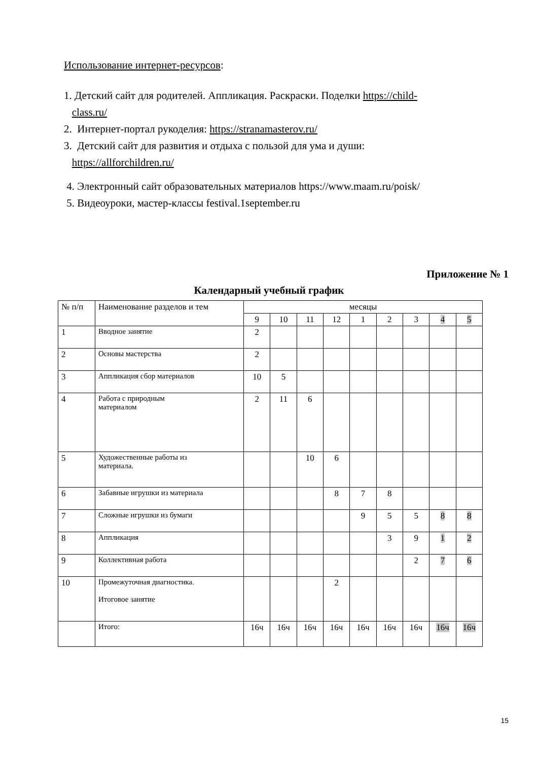Использование интернет-ресурсов:
1. Детский сайт для родителей. Аппликация. Раскраски. Поделки https://child-
class.ru/
2. Интернет-портал рукоделия: https://stranamasterov.ru/
3. Детский сайт для развития и отдыха с пользой для ума и души:
https://allforchildren.ru/
4. Электронный сайт образовательных материалов https://www.maam.ru/poisk/
5. Видеоуроки, мастер-классы festival.1september.ru
Приложение № 1
Календарный учебный график
| № п/п | Наименование разделов и тем | месяцы | | | | | | | | |
| --- | --- | --- | --- | --- | --- | --- | --- | --- | --- | --- |
| | | 9 | 10 | 11 | 12 | 1 | 2 | 3 | 4 | 5 |
| 1 | Вводное занятие | 2 | | | | | | | | |
| 2 | Основы мастерства | 2 | | | | | | | | |
| 3 | Аппликация сбор материалов | 10 | 5 | | | | | | | |
| 4 | Работа с природным материалом | 2 | 11 | 6 | | | | | | |
| 5 | Художественные работы из материала. | | | 10 | 6 | | | | | |
| 6 | Забавные игрушки из материала | | | | 8 | 7 | 8 | | | |
| 7 | Сложные игрушки из бумаги | | | | | 9 | 5 | 5 | 8 | 8 |
| 8 | Аппликация | | | | | | 3 | 9 | 1 | 2 |
| 9 | Коллективная работа | | | | | | | 2 | 7 | 6 |
| 10 | Промежуточная диагностика. Итоговое занятие | | | | 2 | | | | | |
| | Итого: | 16ч | 16ч | 16ч | 16ч | 16ч | 16ч | 16ч | 16ч | 16ч |
15